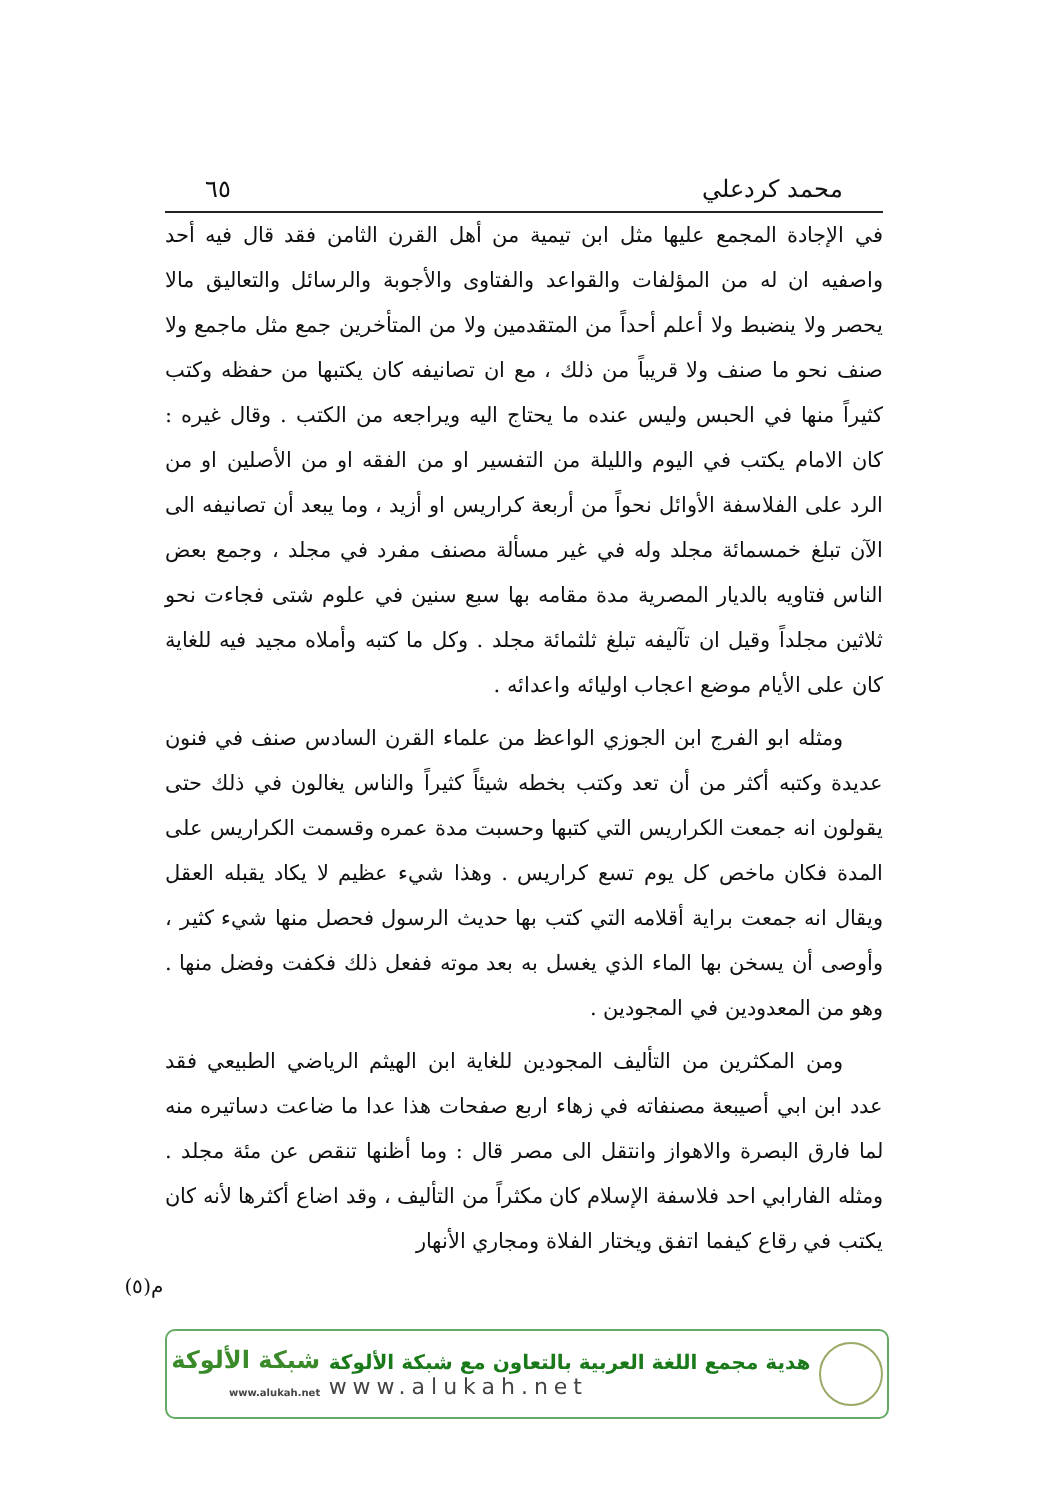محمد كردعلي ٦٥
في الإجادة المجمع عليها مثل ابن تيمية من أهل القرن الثامن فقد قال فيه أحد واصفيه ان له من المؤلفات والقواعد والفتاوى والأجوبة والرسائل والتعاليق مالا يحصر ولا ينضبط ولا أعلم أحداً من المتقدمين ولا من المتأخرين جمع مثل ماجمع ولا صنف نحو ما صنف ولا قريباً من ذلك ، مع ان تصانيفه كان يكتبها من حفظه وكتب كثيراً منها في الحبس وليس عنده ما يحتاج اليه ويراجعه من الكتب . وقال غيره : كان الامام يكتب في اليوم والليلة من التفسير او من الفقه او من الأصلين او من الرد على الفلاسفة الأوائل نحواً من أربعة كراريس او أزيد ، وما يبعد أن تصانيفه الى الآن تبلغ خمسمائة مجلد وله في غير مسألة مصنف مفرد في مجلد ، وجمع بعض الناس فتاويه بالديار المصرية مدة مقامه بها سبع سنين في علوم شتى فجاءت نحو ثلاثين مجلداً وقيل ان تآليفه تبلغ ثلثمائة مجلد . وكل ما كتبه وأملاه مجيد فيه للغاية كان على الأيام موضع اعجاب اوليائه واعدائه .
ومثله ابو الفرج ابن الجوزي الواعظ من علماء القرن السادس صنف في فنون عديدة وكتبه أكثر من أن تعد وكتب بخطه شيئاً كثيراً والناس يغالون في ذلك حتى يقولون انه جمعت الكراريس التي كتبها وحسبت مدة عمره وقسمت الكراريس على المدة فكان ماخص كل يوم تسع كراريس . وهذا شيء عظيم لا يكاد يقبله العقل ويقال انه جمعت براية أقلامه التي كتب بها حديث الرسول فحصل منها شيء كثير ، وأوصى أن يسخن بها الماء الذي يغسل به بعد موته ففعل ذلك فكفت وفضل منها . وهو من المعدودين في المجودين .
ومن المكثرين من التأليف المجودين للغاية ابن الهيثم الرياضي الطبيعي فقد عدد ابن ابي أصيبعة مصنفاته في زهاء اربع صفحات هذا عدا ما ضاعت دساتيره منه لما فارق البصرة والاهواز وانتقل الى مصر قال : وما أظنها تنقص عن مئة مجلد . ومثله الفارابي احد فلاسفة الإسلام كان مكثراً من التأليف ، وقد اضاع أكثرها لأنه كان يكتب في رقاع كيفما اتفق ويختار الفلاة ومجاري الأنهار
م(٥)
هدية مجمع اللغة العربية بالتعاون مع شبكة الألوكة
www.alukah.net
شبكة الألوكة
www.alukah.net